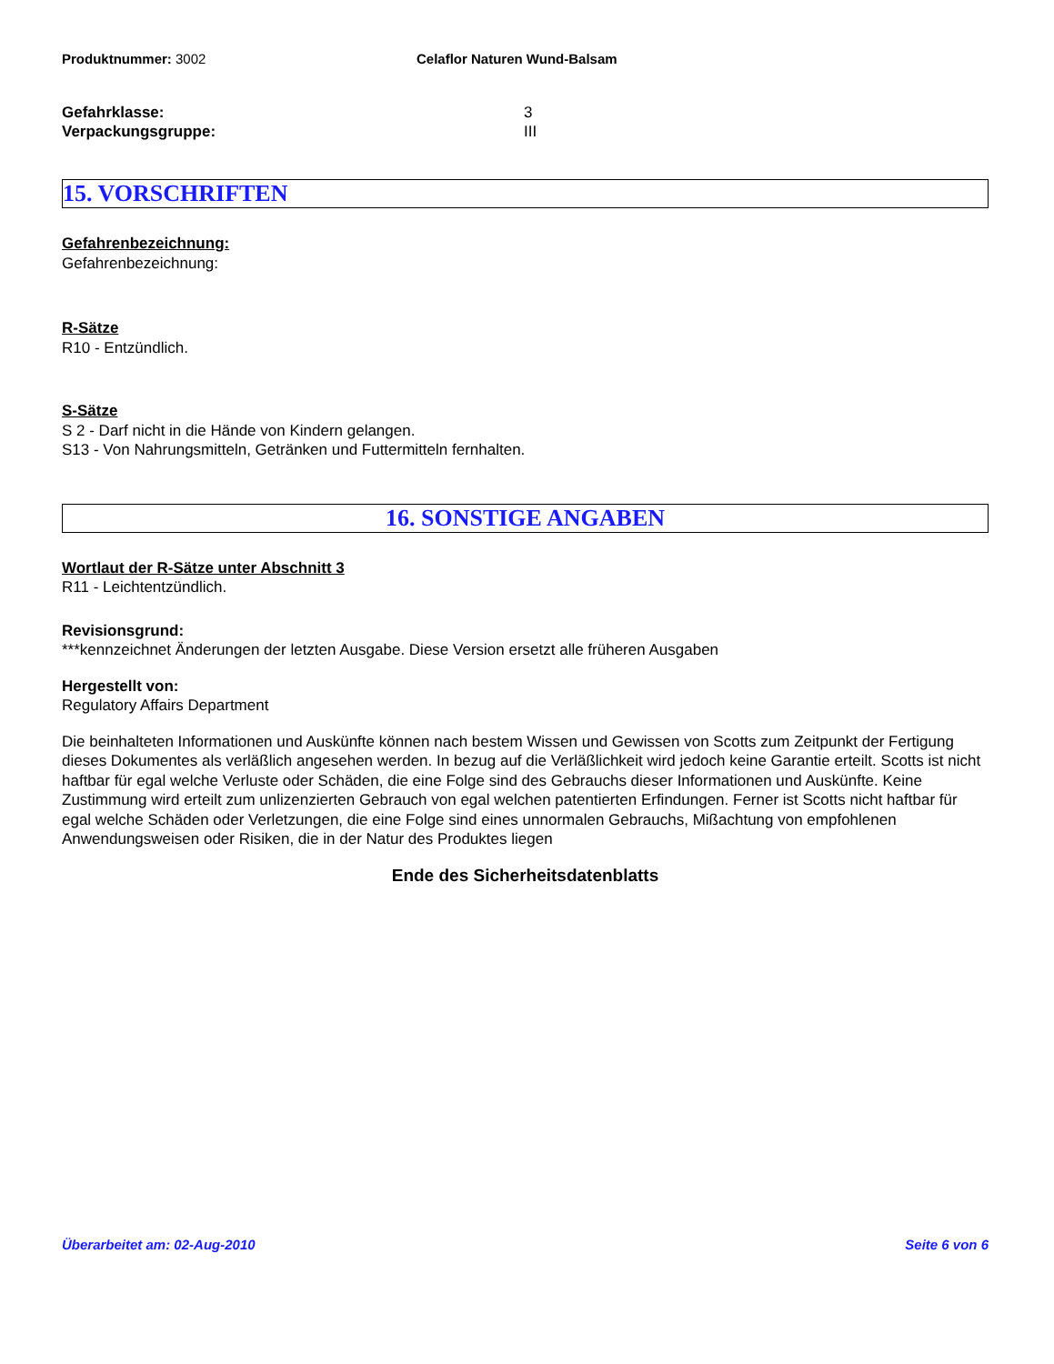Produktnummer: 3002 Celaflor Naturen Wund-Balsam
Gefahrklasse: 3
Verpackungsgruppe: III
15. VORSCHRIFTEN
Gefahrenbezeichnung:
Gefahrenbezeichnung:
R-Sätze
R10 - Entzündlich.
S-Sätze
S 2 - Darf nicht in die Hände von Kindern gelangen.
S13 - Von Nahrungsmitteln, Getränken und Futtermitteln fernhalten.
16. SONSTIGE ANGABEN
Wortlaut der R-Sätze unter Abschnitt 3
R11 - Leichtentzündlich.
Revisionsgrund:
***kennzeichnet Änderungen der letzten Ausgabe. Diese Version ersetzt alle früheren Ausgaben
Hergestellt von:
Regulatory Affairs Department
Die beinhalteten Informationen und Auskünfte können nach bestem Wissen und Gewissen von Scotts zum Zeitpunkt der Fertigung dieses Dokumentes als verläßlich angesehen werden. In bezug auf die Verläßlichkeit wird jedoch keine Garantie erteilt. Scotts ist nicht haftbar für egal welche Verluste oder Schäden, die eine Folge sind des Gebrauchs dieser Informationen und Auskünfte. Keine Zustimmung wird erteilt zum unlizenzierten Gebrauch von egal welchen patentierten Erfindungen. Ferner ist Scotts nicht haftbar für egal welche Schäden oder Verletzungen, die eine Folge sind eines unnormalen Gebrauchs, Mißachtung von empfohlenen Anwendungsweisen oder Risiken, die in der Natur des Produktes liegen
Ende des Sicherheitsdatenblatts
Überarbeitet am: 02-Aug-2010 Seite 6 von 6